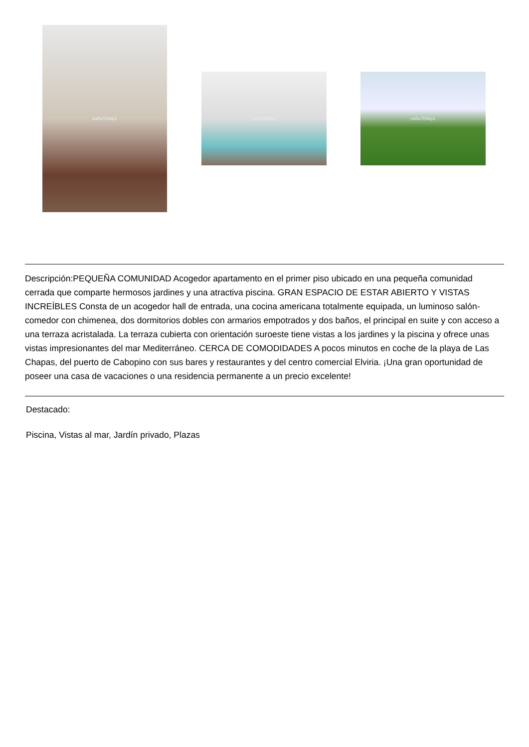ea5u7b5kp1
ea5u7b5kp1 ea5u7b5kp1
Descripción:PEQUEÑA COMUNIDAD Acogedor apartamento en el primer piso ubicado en una pequeña comunidad cerrada que comparte hermosos jardines y una atractiva piscina. GRAN ESPACIO DE ESTAR ABIERTO Y VISTAS INCREÍBLES Consta de un acogedor hall de entrada, una cocina americana totalmente equipada, un luminoso salón-comedor con chimenea, dos dormitorios dobles con armarios empotrados y dos baños, el principal en suite y con acceso a una terraza acristalada. La terraza cubierta con orientación suroeste tiene vistas a los jardines y la piscina y ofrece unas vistas impresionantes del mar Mediterráneo. CERCA DE COMODIDADES A pocos minutos en coche de la playa de Las Chapas, del puerto de Cabopino con sus bares y restaurantes y del centro comercial Elviria. ¡Una gran oportunidad de poseer una casa de vacaciones o una residencia permanente a un precio excelente!
Destacado:
Piscina, Vistas al mar, Jardín privado, Plazas